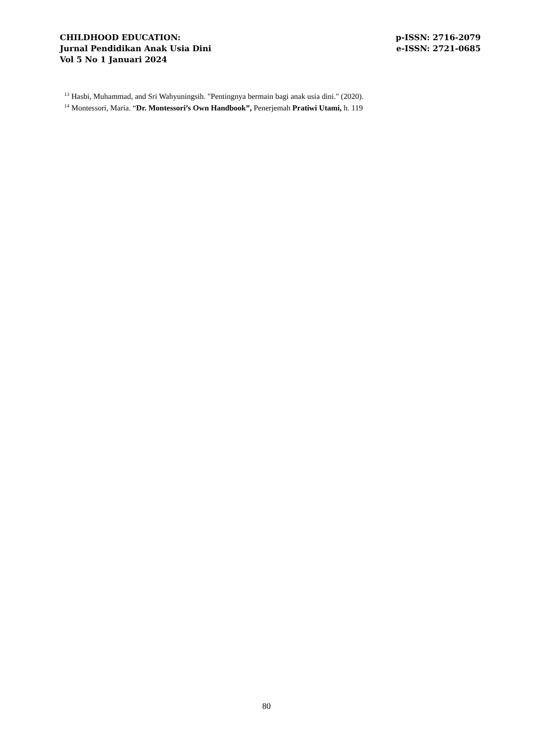CHILDHOOD EDUCATION:
Jurnal Pendidikan Anak Usia Dini
Vol 5 No 1 Januari 2024
p-ISSN: 2716-2079
e-ISSN: 2721-0685
<sup>13</sup> Hasbi, Muhammad, and Sri Wahyuningsih. "Pentingnya bermain bagi anak usia dini." (2020).
<sup>14</sup> Montessori, Maria. “Dr. Montessori’s Own Handbook”, Penerjemah Pratiwi Utami, h. 119
80